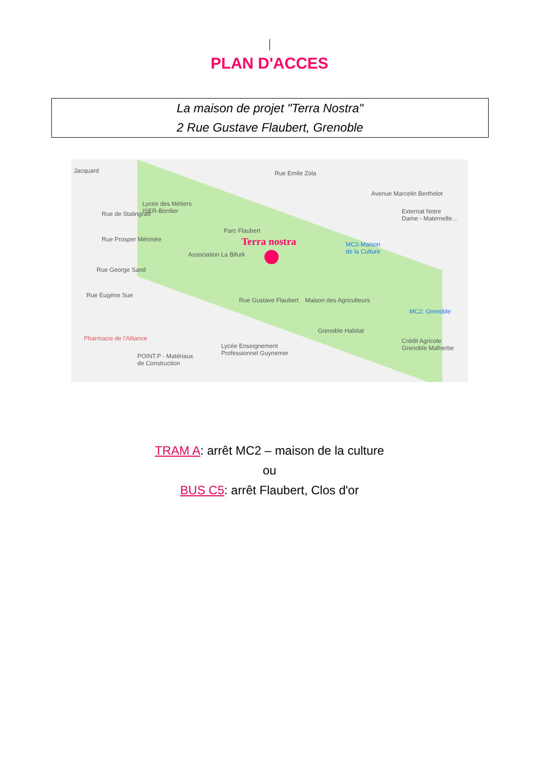PLAN D'ACCES
La maison de projet "Terra Nostra"
2 Rue Gustave Flaubert, Grenoble
Lycée des Métiers
ISER-Bordier
Parc Flaubert
Terra nostra
Association La Bifurk
MC2-Maison
de la Culture
Externat Notre
Dame - Maternelle...
Maison des Agriculteurs
MC2: Grenoble
Grenoble Habitat
Crédit Agricole
Grenoble Malherbe
Pharmacie de l'Alliance
POINT.P - Matériaux
de Construction
Lycée Enseignement
Professionnel Guynemer
Rue Emile Zola
Rue Prosper Mérimée
Rue George Sand
Rue Eugène Sue
Rue Gustave Flaubert
Jacquard
Rue de Stalingrad
Avenue Marcelin Berthelot
TRAM A: arrêt MC2 – maison de la culture
ou
BUS C5: arrêt Flaubert, Clos d'or